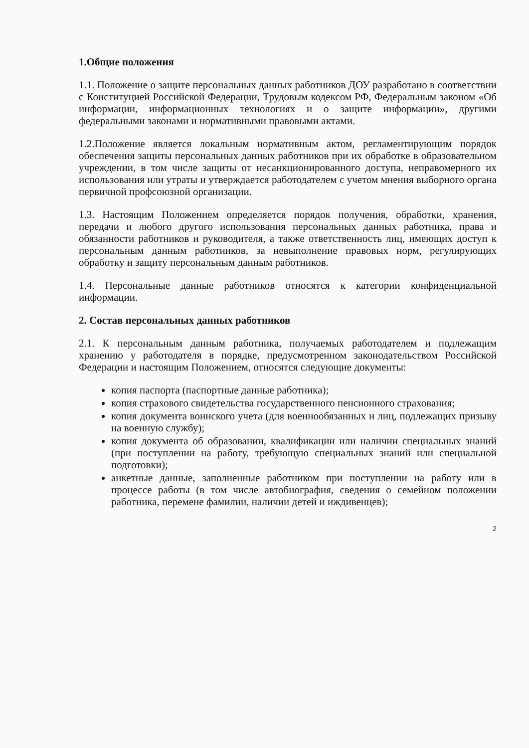1.Общие положения
1.1. Положение о защите персональных данных работников ДОУ разработано в соответствии с Конституцией Российской Федерации, Трудовым кодексом РФ, Федеральным законом «Об информации, информационных технологиях и о защите информации», другими федеральными законами и нормативными правовыми актами.
1.2.Положение является локальным нормативным актом, регламентирующим порядок обеспечения защиты персональных данных работников при их обработке в образовательном учреждении, в том числе защиты от несанкционированного доступа, неправомерного их использования или утраты и утверждается работодателем с учетом мнения выборного органа первичной профсоюзной организации.
1.3. Настоящим Положением определяется порядок получения, обработки, хранения, передачи и любого другого использования персональных данных работника, права и обязанности работников и руководителя, а также ответственность лиц, имеющих доступ к персональным данным работников, за невыполнение правовых норм, регулирующих обработку и защиту персональным данным работников.
1.4. Персональные данные работников относятся к категории конфиденциальной информации.
2. Состав персональных данных работников
2.1. К персональным данным работника, получаемых работодателем и подлежащим хранению у работодателя в порядке, предусмотренном законодательством Российской Федерации и настоящим Положением, относятся следующие документы:
копия паспорта (паспортные данные работника);
копия страхового свидетельства государственного пенсионного страхования;
копия документа воинского учета (для военнообязанных и лиц, подлежащих призыву на военную службу);
копия документа об образовании, квалификации или наличии специальных знаний (при поступлении на работу, требующую специальных знаний или специальной подготовки);
анкетные данные, заполненные работником при поступлении на работу или в процессе работы (в том числе автобиография, сведения о семейном положении работника, перемене фамилии, наличии детей и иждивенцев);
2